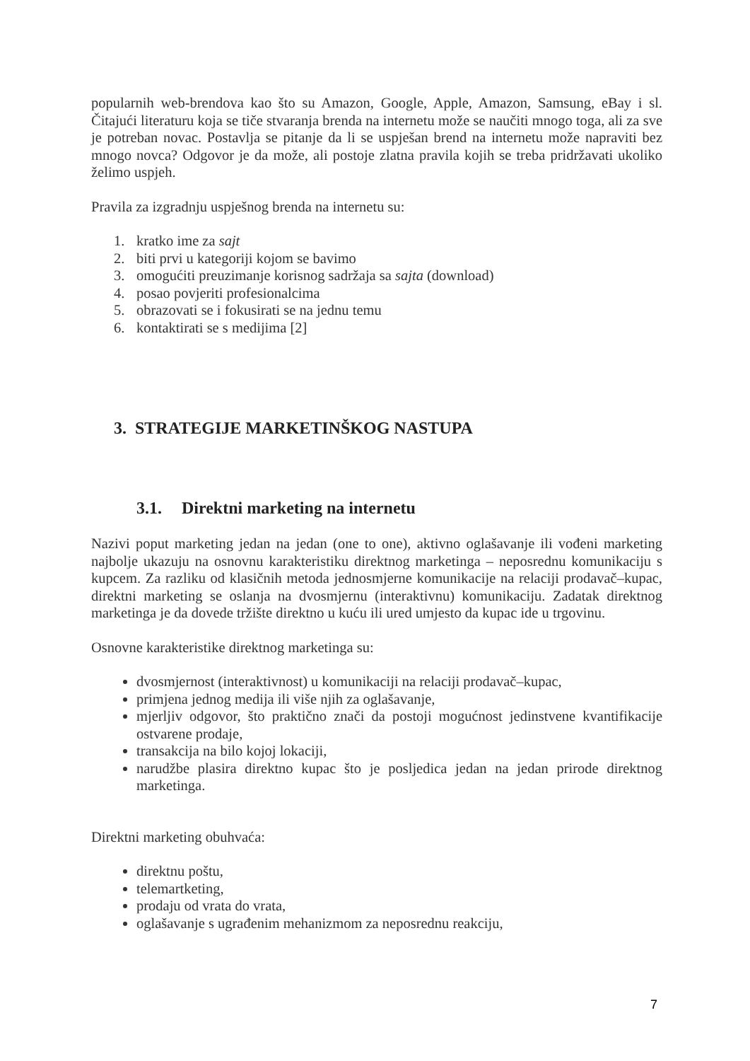popularnih web-brendova kao što su Amazon, Google, Apple, Amazon, Samsung, eBay i sl. Čitajući literaturu koja se tiče stvaranja brenda na internetu može se naučiti mnogo toga, ali za sve je potreban novac. Postavlja se pitanje da li se uspješan brend na internetu može napraviti bez mnogo novca? Odgovor je da može, ali postoje zlatna pravila kojih se treba pridržavati ukoliko želimo uspjeh.
Pravila za izgradnju uspješnog brenda na internetu su:
1. kratko ime za sajt
2. biti prvi u kategoriji kojom se bavimo
3. omogućiti preuzimanje korisnog sadržaja sa sajta (download)
4. posao povjeriti profesionalcima
5. obrazovati se i fokusirati se na jednu temu
6. kontaktirati se s medijima [2]
3. STRATEGIJE MARKETINŠKOG NASTUPA
3.1. Direktni marketing na internetu
Nazivi poput marketing jedan na jedan (one to one), aktivno oglašavanje ili vođeni marketing najbolje ukazuju na osnovnu karakteristiku direktnog marketinga – neposrednu komunikaciju s kupcem. Za razliku od klasičnih metoda jednosmjerne komunikacije na relaciji prodavač–kupac, direktni marketing se oslanja na dvosmjernu (interaktivnu) komunikaciju. Zadatak direktnog marketinga je da dovede tržište direktno u kuću ili ured umjesto da kupac ide u trgovinu.
Osnovne karakteristike direktnog marketinga su:
dvosmjernost (interaktivnost) u komunikaciji na relaciji prodavač–kupac,
primjena jednog medija ili više njih za oglašavanje,
mjerljiv odgovor, što praktično znači da postoji mogućnost jedinstvene kvantifikacije ostvarene prodaje,
transakcija na bilo kojoj lokaciji,
narudžbe plasira direktno kupac što je posljedica jedan na jedan prirode direktnog marketinga.
Direktni marketing obuhvaća:
direktnu poštu,
telemartketing,
prodaju od vrata do vrata,
oglašavanje s ugrađenim mehanizmom za neposrednu reakciju,
7